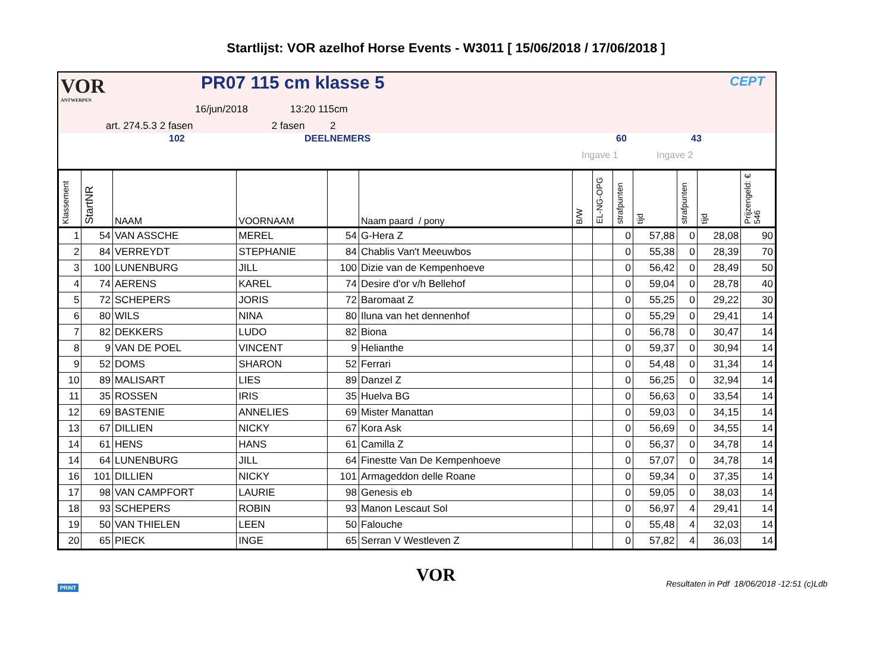Startlijst: VOR azelhof Horse Events - W3011 [ 15/06/2018 / 17/06/2018 ]
VOR
ANTWERPEN
PR07 115 cm klasse 5
16/jun/2018 13:20 115cm
art. 274.5.3 2 fasen 2 fasen 2
CEPT
102 DEELNEMERS 60 43
Ingave 1 Ingave 2
| Klassement | StartNR | NAAM | VOORNAAM | | Naam paard / pony | B/W | EL-NG-OPG | strafpunten | tijd | strafpunten | tijd | Prijzengeld: € 546 |
| --- | --- | --- | --- | --- | --- | --- | --- | --- | --- | --- | --- | --- |
| 1 | 54 | VAN ASSCHE | MEREL | 54 | G-Hera Z | | | 0 | 57,88 | 0 | 28,08 | 90 |
| 2 | 84 | VERREYDT | STEPHANIE | 84 | Chablis Van't Meeuwbos | | | 0 | 55,38 | 0 | 28,39 | 70 |
| 3 | 100 | LUNENBURG | JILL | 100 | Dizie van de Kempenhoeve | | | 0 | 56,42 | 0 | 28,49 | 50 |
| 4 | 74 | AERENS | KAREL | 74 | Desire d'or v/h Bellehof | | | 0 | 59,04 | 0 | 28,78 | 40 |
| 5 | 72 | SCHEPERS | JORIS | 72 | Baromaat Z | | | 0 | 55,25 | 0 | 29,22 | 30 |
| 6 | 80 | WILS | NINA | 80 | Iluna van het dennenhof | | | 0 | 55,29 | 0 | 29,41 | 14 |
| 7 | 82 | DEKKERS | LUDO | 82 | Biona | | | 0 | 56,78 | 0 | 30,47 | 14 |
| 8 | 9 | VAN DE POEL | VINCENT | 9 | Helianthe | | | 0 | 59,37 | 0 | 30,94 | 14 |
| 9 | 52 | DOMS | SHARON | 52 | Ferrari | | | 0 | 54,48 | 0 | 31,34 | 14 |
| 10 | 89 | MALISART | LIES | 89 | Danzel Z | | | 0 | 56,25 | 0 | 32,94 | 14 |
| 11 | 35 | ROSSEN | IRIS | 35 | Huelva BG | | | 0 | 56,63 | 0 | 33,54 | 14 |
| 12 | 69 | BASTENIE | ANNELIES | 69 | Mister Manattan | | | 0 | 59,03 | 0 | 34,15 | 14 |
| 13 | 67 | DILLIEN | NICKY | 67 | Kora Ask | | | 0 | 56,69 | 0 | 34,55 | 14 |
| 14 | 61 | HENS | HANS | 61 | Camilla Z | | | 0 | 56,37 | 0 | 34,78 | 14 |
| 14 | 64 | LUNENBURG | JILL | 64 | Finestte Van De Kempenhoeve | | | 0 | 57,07 | 0 | 34,78 | 14 |
| 16 | 101 | DILLIEN | NICKY | 101 | Armageddon delle Roane | | | 0 | 59,34 | 0 | 37,35 | 14 |
| 17 | 98 | VAN CAMPFORT | LAURIE | 98 | Genesis eb | | | 0 | 59,05 | 0 | 38,03 | 14 |
| 18 | 93 | SCHEPERS | ROBIN | 93 | Manon Lescaut Sol | | | 0 | 56,97 | 4 | 29,41 | 14 |
| 19 | 50 | VAN THIELEN | LEEN | 50 | Falouche | | | 0 | 55,48 | 4 | 32,03 | 14 |
| 20 | 65 | PIECK | INGE | 65 | Serran V Westleven Z | | | 0 | 57,82 | 4 | 36,03 | 14 |
PRINT
VOR Resultaten in Pdf 18/06/2018 -12:51 (c)Ldb